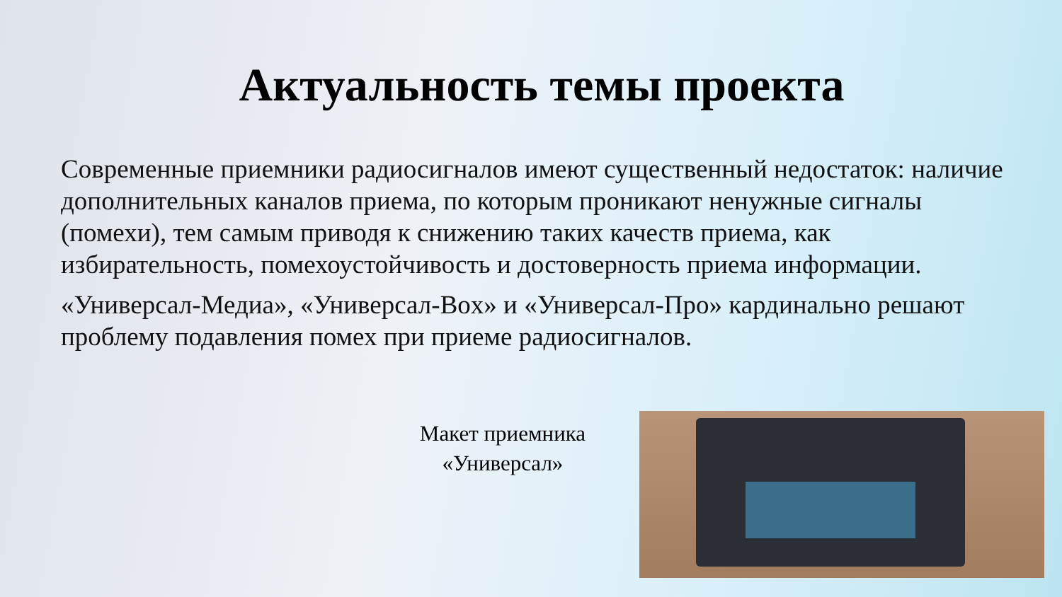Актуальность темы проекта
Современные приемники радиосигналов имеют существенный недостаток: наличие дополнительных каналов приема, по которым проникают ненужные сигналы (помехи), тем самым приводя к снижению таких качеств приема, как избирательность, помехоустойчивость и достоверность приема информации.
«Универсал-Медиа», «Универсал-Box» и «Универсал-Про» кардинально решают проблему подавления помех при приеме радиосигналов.
Макет приемника
«Универсал»